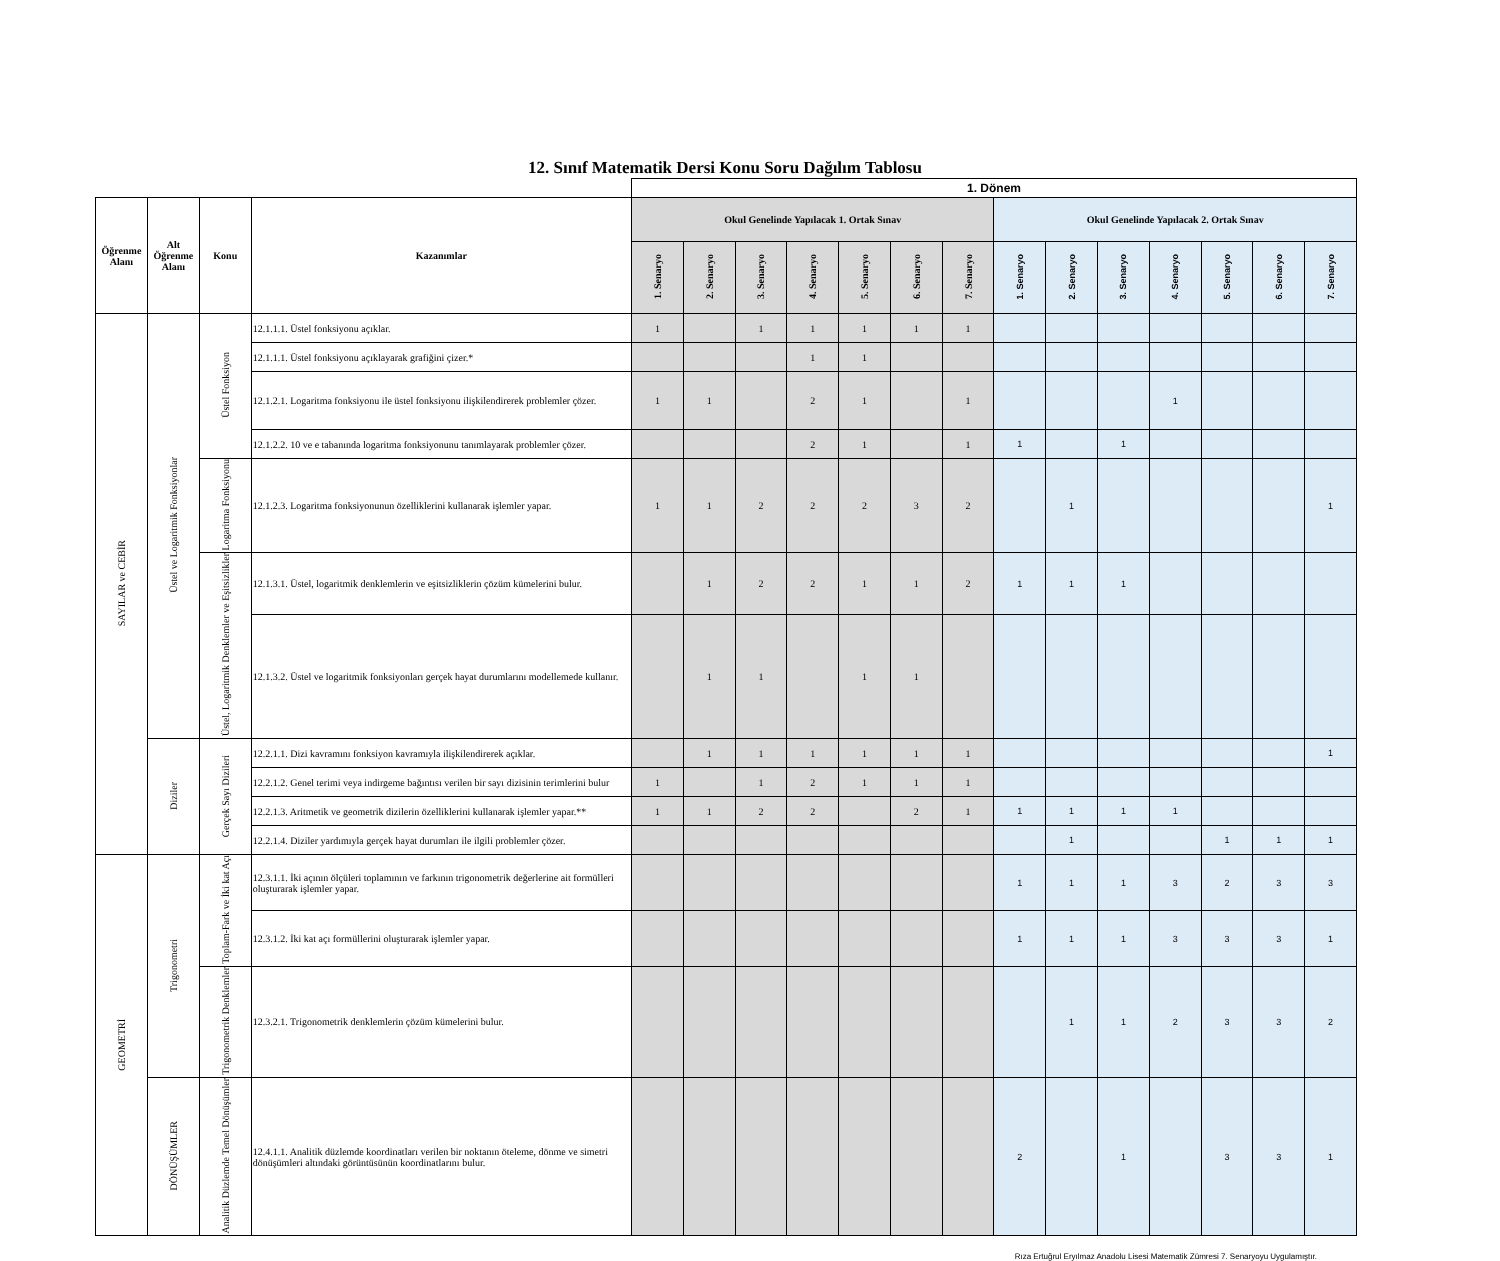12. Sınıf Matematik Dersi Konu Soru Dağılım Tablosu
| | | | | 1. Dönem | | | | | | | | | | | | | |
| Öğrenme Alanı | Alt Öğrenme Alanı | Konu | Kazanımlar | Okul Genelinde Yapılacak 1. Ortak Sınav | | | | | | | Okul Genelinde Yapılacak 2. Ortak Sınav | | | | | | |
| | | | | 1. Senaryo | 2. Senaryo | 3. Senaryo | 4. Senaryo | 5. Senaryo | 6. Senaryo | 7. Senaryo | 1. Senaryo | 2. Senaryo | 3. Senaryo | 4. Senaryo | 5. Senaryo | 6. Senaryo | 7. Senaryo |
| SAYILAR ve CEBİR | Üstel ve Logaritmik Fonksiyonlar | Üstel Fonksiyon | 12.1.1.1. Üstel fonksiyonu açıklar. | 1 | | 1 | 1 | 1 | 1 | 1 | | | | | | | |
| | | | 12.1.1.1. Üstel fonksiyonu açıklayarak grafiğini çizer.* | | | | 1 | 1 | | | | | | | | | |
| | | | 12.1.2.1. Logaritma fonksiyonu ile üstel fonksiyonu ilişkilendirerek problemler çözer. | 1 | 1 | | 2 | 1 | | 1 | | | | 1 | | | |
| | | | 12.1.2.2. 10 ve e tabanında logaritma fonksiyonunu tanımlayarak problemler çözer. | | | | 2 | 1 | | 1 | 1 | | 1 | | | | |
| | | Logaritma Fonksiyonu | 12.1.2.3. Logaritma fonksiyonunun özelliklerini kullanarak işlemler yapar. | 1 | 1 | 2 | 2 | 2 | 3 | 2 | | 1 | | | | | 1 |
| | | Üstel, Logaritmik Denklemler ve Eşitsizlikler | 12.1.3.1. Üstel, logaritmik denklemlerin ve eşitsizliklerin çözüm kümelerini bulur. | | 1 | 2 | 2 | 1 | 1 | 2 | 1 | 1 | 1 | | | | |
| | | | 12.1.3.2. Üstel ve logaritmik fonksiyonları gerçek hayat durumlarını modellemede kullanır. | | 1 | 1 | | 1 | 1 | | | | | | | | |
| | Diziler | Gerçek Sayı Dizileri | 12.2.1.1. Dizi kavramını fonksiyon kavramıyla ilişkilendirerek açıklar. | | 1 | 1 | 1 | 1 | 1 | 1 | | | | | | | 1 |
| | | | 12.2.1.2. Genel terimi veya indirgeme bağıntısı verilen bir sayı dizisinin terimlerini bulur | 1 | | 1 | 2 | 1 | 1 | 1 | | | | | | | |
| | | | 12.2.1.3. Aritmetik ve geometrik dizilerin özelliklerini kullanarak işlemler yapar.** | 1 | 1 | 2 | 2 | | 2 | 1 | 1 | 1 | 1 | 1 | | | |
| | | | 12.2.1.4. Diziler yardımıyla gerçek hayat durumları ile ilgili problemler çözer. | | | | | | | | | 1 | | | 1 | 1 | 1 |
| GEOMETRİ | Trigonometri | Toplam-Fark ve İki kat Açı | 12.3.1.1. İki açının ölçüleri toplamının ve farkının trigonometrik değerlerine ait formülleri oluşturarak işlemler yapar. | | | | | | | | 1 | 1 | 1 | 3 | 2 | 3 | 3 |
| | | | 12.3.1.2. İki kat açı formüllerini oluşturarak işlemler yapar. | | | | | | | | 1 | 1 | 1 | 3 | 3 | 3 | 1 |
| | | Trigonometrik Denklemler | 12.3.2.1. Trigonometrik denklemlerin çözüm kümelerini bulur. | | | | | | | | | 1 | 1 | 2 | 3 | 3 | 2 |
| | DÖNÜŞÜMLER | Analitik Düzlemde Temel Dönüşümler | 12.4.1.1. Analitik düzlemde koordinatları verilen bir noktanın öteleme, dönme ve simetri dönüşümleri altındaki görüntüsünün koordinatlarını bulur. | | | | | | | | 2 | | 1 | | 3 | 3 | 1 |
Rıza Ertuğrul Eryılmaz Anadolu Lisesi Matematik Zümresi 7. Senaryoyu Uygulamıştır.